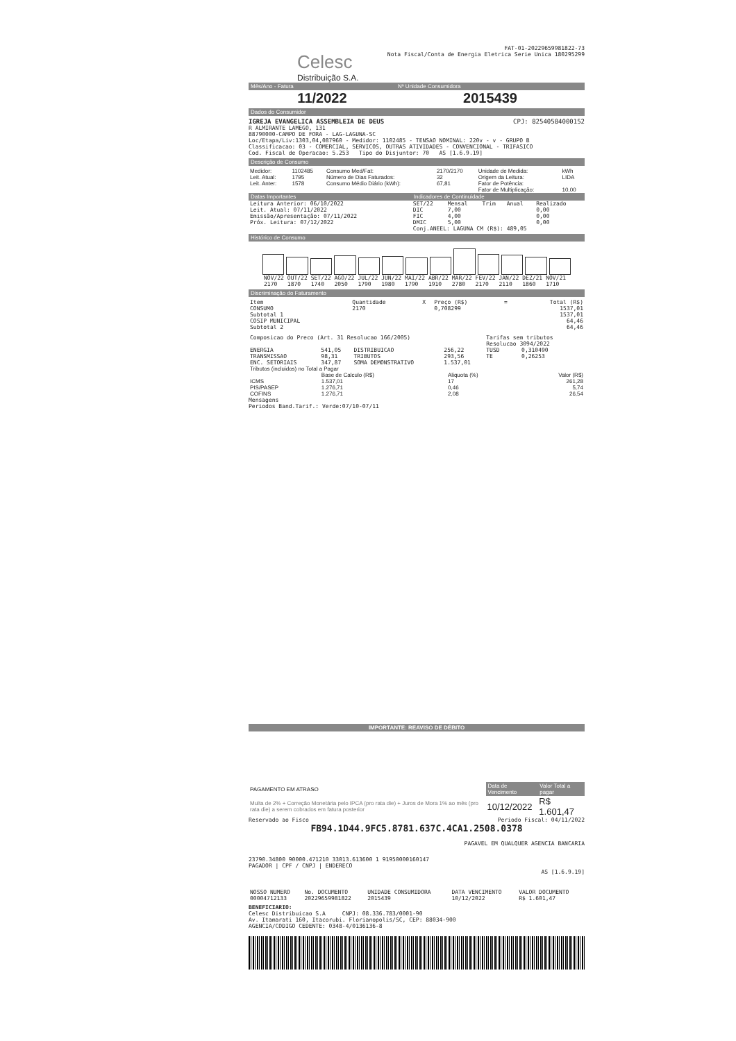FAT-01-20229659981822-73
Celesc
Distribuição S.A.
Nota Fiscal/Conta de Energia Eletrica Serie Unica 180295299
| Mês/Ano - Fatura | Nº Unidade Consumidora |
| --- | --- |
| 11/2022 | 2015439 |
Dados do Consumidor
IGREJA EVANGELICA ASSEMBLEIA DE DEUS CPJ: 82540584000152
R ALMIRANTE LAMEGO, 131
88790000-CAMPO DE FORA - LAG-LAGUNA-SC
Loc/Etapa/Liv:1303,04,087960 - Medidor: 1102485 - TENSAO NOMINAL: 220v - v - GRUPO B
Classificacao: 03 - COMERCIAL, SERVICOS, OUTRAS ATIVIDADES - CONVENCIONAL - TRIFASICO
Cod. Fiscal de Operacao: 5.253 Tipo do Disjuntor: 70 AS [1.6.9.19]
Descrição de Consumo
| Medidor: | 1102485 | Consumo Med/Fat: | 2170/2170 | Unidade de Medida: | kWh |
| Leit. Atual: | 1795 | Número de Dias Faturados: | 32 | Origem da Leitura: | LIDA |
| Leit. Anter: | 1578 | Consumo Médio Diário (kWh): | 67,81 | Fator de Potência: | |
| | | | | Fator de Multiplicação: | 10,00 |
| Datas Importantes | Indicadores de Continuidade | | | | |
| --- | --- | --- | --- | --- | --- |
| Leitura Anterior: 06/10/2022 | SET/22 | Mensal | Trim | Anual | Realizado |
| Leit. Atual: 07/11/2022 | DIC | 7,00 | | | 0,00 |
| Emissão/Apresentação: 07/11/2022 | FIC | 4,00 | | | 0,00 |
| Próx. Leitura: 07/12/2022 | DMIC | 5,00 | | | 0,00 |
| | Conj.ANEEL: LAGUNA CM (R$): 489,05 | | | | |
Histórico de Consumo
| NOV/22 | OUT/22 | SET/22 | AGO/22 | JUL/22 | JUN/22 | MAI/22 | ABR/22 | MAR/22 | FEV/22 | JAN/22 | DEZ/21 | NOV/21 |
| 2170 | 1870 | 1740 | 2050 | 1790 | 1980 | 1790 | 1910 | 2780 | 2170 | 2110 | 1860 | 1710 |
Discriminação do Faturamento
| Item | Quantidade | X | Preço (R$) | = | Total (R$) |
| --- | --- | --- | --- | --- | --- |
| CONSUMO | 2170 | | 0,708299 | | 1537,01 |
| Subtotal 1 | | | | | 1537,01 |
| COSIP MUNICIPAL | | | | | 64,46 |
| Subtotal 2 | | | | | 64,46 |
| Composicao do Preco (Art. 31 Resolucao 166/2005) | | | | Tarifas sem tributos | |
| | | | | Resolucao 3094/2022 | |
| ENERGIA | 541,05 | DISTRIBUICAO | 256,22 | TUSD | 0,310490 |
| TRANSMISSAO | 98,31 | TRIBUTOS | 293,56 | TE | 0,26253 |
| ENC. SETORIAIS | 347,87 | SOMA DEMONSTRATIVO | 1.537,01 | | |
| Tributos (incluidos) no Total a Pagar | | | |
| | Base de Calculo (R$) | Aliquota (%) | Valor (R$) |
| ICMS | 1.537,01 | 17 | 261,28 |
| PIS/PASEP | 1.276,71 | 0,46 | 5,74 |
| COFINS | 1.276,71 | 2,08 | 26,54 |
Mensagens
Periodos Band.Tarif.: Verde:07/10-07/11
IMPORTANTE: REAVISO DE DÉBITO
| PAGAMENTO EM ATRASO | Data de Vencimento | Valor Total a pagar |
| Multa de 2% + Correção Monetária pelo IPCA (pro rata die) + Juros de Mora 1% ao mês (pro rata die) a serem cobrados em fatura posterior | 10/12/2022 | R$ 1.601,47 |
Reservado ao Fisco Periodo Fiscal: 04/11/2022
FB94.1D44.9FC5.8781.637C.4CA1.2508.0378
PAGAVEL EM QUALQUER AGENCIA BANCARIA
23790.34800 90000.471210 33013.613600 1 91950000160147
PAGADOR | CPF / CNPJ | ENDERECO
AS [1.6.9.19]
| NOSSO NUMERO | No. DOCUMENTO | UNIDADE CONSUMIDORA | DATA VENCIMENTO | VALOR DOCUMENTO |
| --- | --- | --- | --- | --- |
| 00004712133 | 20229659981822 | 2015439 | 10/12/2022 | R$ 1.601,47 |
BENEFICIARIO:
Celesc Distribuicao S.A CNPJ: 08.336.783/0001-90
Av. Itamarati 160, Itacorubi. Florianopolis/SC, CEP: 88034-900
AGENCIA/CODIGO CEDENTE: 0348-4/0136136-8